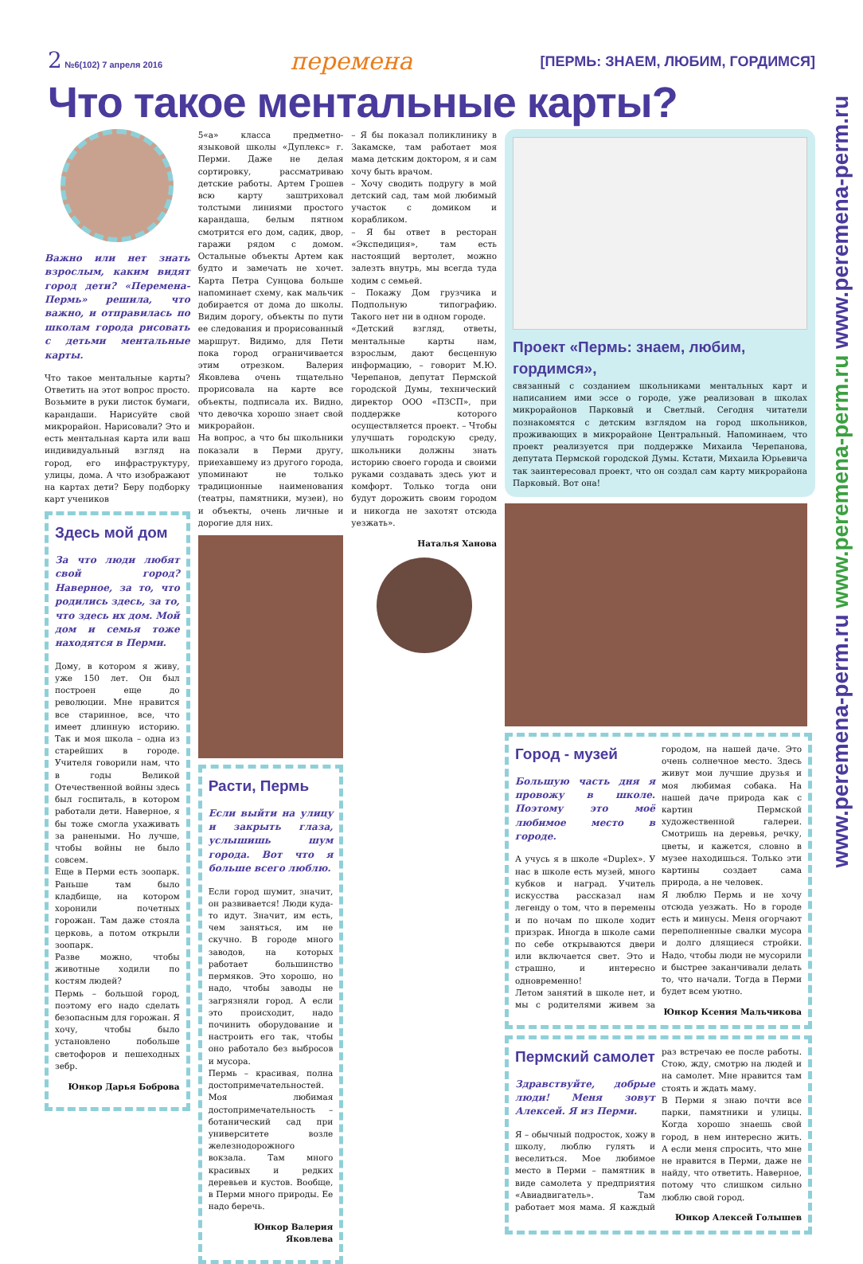2 №6(102) 7 апреля 2016 перемена [ПЕРМЬ: ЗНАЕМ, ЛЮБИМ, ГОРДИМСЯ]
Что такое ментальные карты?
Важно или нет знать взрослым, каким видят город дети? «Перемена-Пермь» решила, что важно, и отправилась по школам города рисовать с детьми ментальные карты.
Что такое ментальные карты? Ответить на этот вопрос просто. Возьмите в руки листок бумаги, карандаши. Нарисуйте свой микрорайон. Нарисовали? Это и есть ментальная карта или ваш индивидуальный взгляд на город, его инфраструктуру, улицы, дома. А что изображают на картах дети? Беру подборку карт учеников
Здесь мой дом
За что люди любят свой город? Наверное, за то, что родились здесь, за то, что здесь их дом. Мой дом и семья тоже находятся в Перми.
Дому, в котором я живу, уже 150 лет. Он был построен еще до революции. Мне нравится все старинное, все, что имеет длинную историю. Так и моя школа – одна из старейших в городе. Учителя говорили нам, что в годы Великой Отечественной войны здесь был госпиталь, в котором работали дети. Наверное, я бы тоже смогла ухаживать за ранеными. Но лучше, чтобы войны не было совсем.
Еще в Перми есть зоопарк. Раньше там было кладбище, на котором хоронили почетных горожан. Там даже стояла церковь, а потом открыли зоопарк.
Разве можно, чтобы животные ходили по костям людей?
Пермь – большой город, поэтому его надо сделать безопасным для горожан. Я хочу, чтобы было установлено побольше светофоров и пешеходных зебр.
Юнкор Дарья Боброва
5«а» класса предметно-языковой школы «Дуплекс» г. Перми. Даже не делая сортировку, рассматриваю детские работы. Артем Грошев всю карту заштриховал толстыми линиями простого карандаша, белым пятном смотрится его дом, садик, двор, гаражи рядом с домом. Остальные объекты Артем как будто и замечать не хочет. Карта Петра Сунцова больше напоминает схему, как мальчик добирается от дома до школы. Видим дорогу, объекты по пути ее следования и прорисованный маршрут. Видимо, для Пети пока город ограничивается этим отрезком. Валерия Яковлева очень тщательно прорисовала на карте все объекты, подписала их. Видно, что девочка хорошо знает свой микрорайон.
На вопрос, а что бы школьники показали в Перми другу, приехавшему из другого города, упоминают не только традиционные наименования (театры, памятники, музеи), но и объекты, очень личные и дорогие для них.
Расти, Пермь
Если выйти на улицу и закрыть глаза, услышишь шум города. Вот что я больше всего люблю.
Если город шумит, значит, он развивается! Люди куда-то идут. Значит, им есть, чем заняться, им не скучно. В городе много заводов, на которых работает большинство пермяков. Это хорошо, но надо, чтобы заводы не загрязняли город. А если это происходит, надо починить оборудование и настроить его так, чтобы оно работало без выбросов и мусора.
Пермь – красивая, полна достопримечательностей. Моя любимая достопримечательность – ботанический сад при университете возле железнодорожного вокзала. Там много красивых и редких деревьев и кустов. Вообще, в Перми много природы. Ее надо беречь.
Юнкор Валерия Яковлева
– Я бы показал поликлинику в Закамске, там работает моя мама детским доктором, я и сам хочу быть врачом.
– Хочу сводить подругу в мой детский сад, там мой любимый участок с домиком и корабликом.
– Я бы ответ в ресторан «Экспедиция», там есть настоящий вертолет, можно залезть внутрь, мы всегда туда ходим с семьей.
– Покажу Дом грузчика и Подпольную типографию. Такого нет ни в одном городе.
«Детский взгляд, ответы, ментальные карты нам, взрослым, дают бесценную информацию, – говорит М.Ю. Черепанов, депутат Пермской городской Думы, технический директор ООО «ПЗСП», при поддержке которого осуществляется проект. – Чтобы улучшать городскую среду, школьники должны знать историю своего города и своими руками создавать здесь уют и комфорт. Только тогда они будут дорожить своим городом и никогда не захотят отсюда уезжать».
Наталья Ханова
Проект «Пермь: знаем, любим, гордимся»,
связанный с созданием школьниками ментальных карт и написанием ими эссе о городе, уже реализован в школах микрорайонов Парковый и Светлый. Сегодня читатели познакомятся с детским взглядом на город школьников, проживающих в микрорайоне Центральный. Напоминаем, что проект реализуется при поддержке Михаила Черепанова, депутата Пермской городской Думы. Кстати, Михаила Юрьевича так заинтересовал проект, что он создал сам карту микрорайона Парковый. Вот она!
Город - музей
Большую часть дня я провожу в школе. Поэтому это моё любимое место в городе.
А учусь я в школе «Duplex». У нас в школе есть музей, много кубков и наград. Учитель искусства рассказал нам легенду о том, что в перемены и по ночам по школе ходит призрак. Иногда в школе сами по себе открываются двери или включается свет. Это и страшно, и интересно одновременно!
Летом занятий в школе нет, и мы с родителями живем за городом, на нашей даче. Это очень солнечное место. Здесь живут мои лучшие друзья и моя любимая собака. На нашей даче природа как с картин Пермской художественной галереи. Смотришь на деревья, речку, цветы, и кажется, словно в музее находишься. Только эти картины создает сама природа, а не человек.
Я люблю Пермь и не хочу отсюда уезжать. Но в городе есть и минусы. Меня огорчают переполненные свалки мусора и долго длящиеся стройки. Надо, чтобы люди не мусорили и быстрее заканчивали делать то, что начали. Тогда в Перми будет всем уютно.
Юнкор Ксения Мальчикова
Пермский самолет
Здравствуйте, добрые люди! Меня зовут Алексей. Я из Перми.
Я – обычный подросток, хожу в школу, люблю гулять и веселиться. Мое любимое место в Перми – памятник в виде самолета у предприятия «Авиадвигатель». Там работает моя мама. Я каждый раз встречаю ее после работы. Стою, жду, смотрю на людей и на самолет. Мне нравится там стоять и ждать маму.
В Перми я знаю почти все парки, памятники и улицы. Когда хорошо знаешь свой город, в нем интересно жить. А если меня спросить, что мне не нравится в Перми, даже не найду, что ответить. Наверное, потому что слишком сильно люблю свой город.
Юнкор Алексей Голышев
www.peremena-perm.ru www.peremena-perm.ru www.peremena-perm.ru